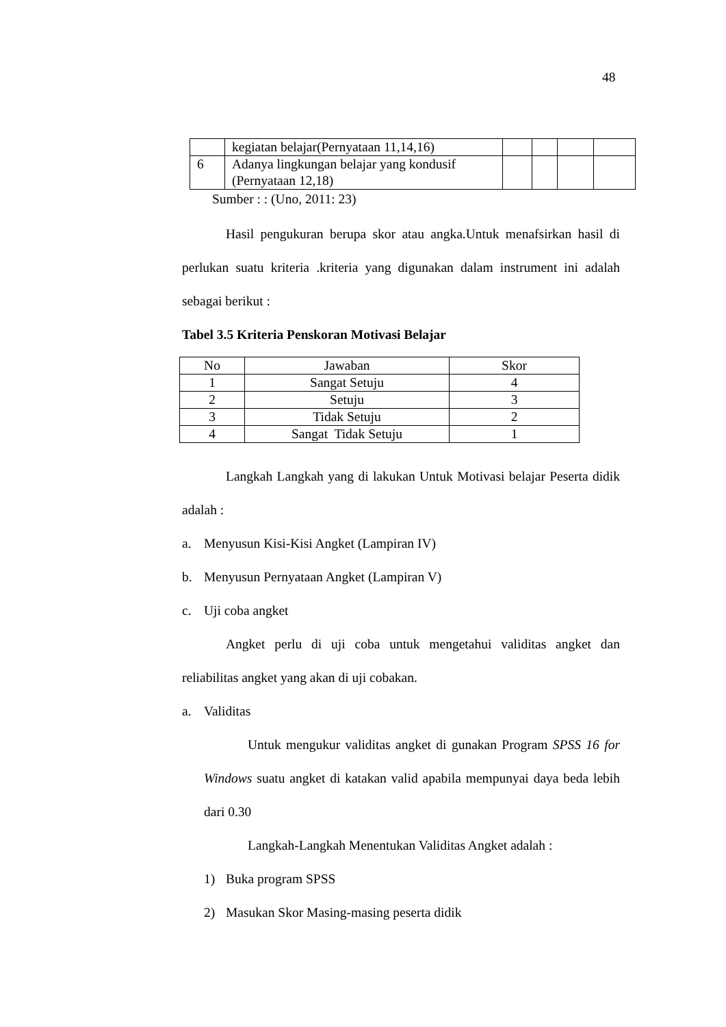48
| | kegiatan belajar(Pernyataan 11,14,16) | | | | |
| 6 | Adanya lingkungan belajar yang kondusif (Pernyataan 12,18) | | | | |
Sumber : : (Uno, 2011: 23)
Hasil pengukuran berupa skor atau angka.Untuk menafsirkan hasil di perlukan suatu kriteria .kriteria yang digunakan dalam instrument ini adalah sebagai berikut :
Tabel 3.5 Kriteria Penskoran Motivasi Belajar
| No | Jawaban | Skor |
| --- | --- | --- |
| 1 | Sangat Setuju | 4 |
| 2 | Setuju | 3 |
| 3 | Tidak Setuju | 2 |
| 4 | Sangat Tidak Setuju | 1 |
Langkah Langkah yang di lakukan Untuk Motivasi belajar Peserta didik adalah :
a. Menyusun Kisi-Kisi Angket (Lampiran IV)
b. Menyusun Pernyataan Angket (Lampiran V)
c. Uji coba angket
Angket perlu di uji coba untuk mengetahui validitas angket dan reliabilitas angket yang akan di uji cobakan.
a. Validitas
Untuk mengukur validitas angket di gunakan Program SPSS 16 for Windows suatu angket di katakan valid apabila mempunyai daya beda lebih dari 0.30
Langkah-Langkah Menentukan Validitas Angket adalah :
1) Buka program SPSS
2) Masukan Skor Masing-masing peserta didik